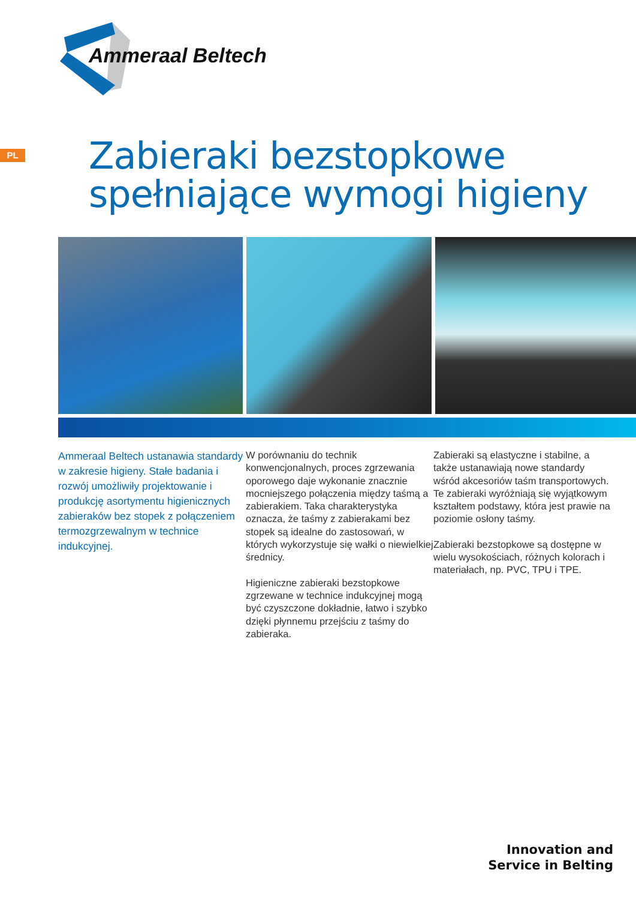Ammeraal Beltech
PL
Zabieraki bezstopkowe
spełniające wymogi higieny
Ammeraal Beltech ustanawia standardy w zakresie higieny. Stałe badania i rozwój umożliwiły projektowanie i produkcję asortymentu higienicznych zabieraków bez stopek z połączeniem termozgrzewalnym w technice indukcyjnej.
W porównaniu do technik konwencjonalnych, proces zgrzewania oporowego daje wykonanie znacznie mocniejszego połączenia między taśmą a zabierakiem. Taka charakterystyka oznacza, że taśmy z zabierakami bez stopek są idealne do zastosowań, w których wykorzystuje się wałki o niewielkiej średnicy.
Higieniczne zabieraki bezstopkowe zgrzewane w technice indukcyjnej mogą być czyszczone dokładnie, łatwo i szybko dzięki płynnemu przejściu z taśmy do zabieraka.
Zabieraki są elastyczne i stabilne, a także ustanawiają nowe standardy wśród akcesoriów taśm transportowych. Te zabieraki wyróżniają się wyjątkowym kształtem podstawy, która jest prawie na poziomie osłony taśmy.
Zabieraki bezstopkowe są dostępne w wielu wysokościach, różnych kolorach i materiałach, np. PVC, TPU i TPE.
Innovation and
Service in Belting